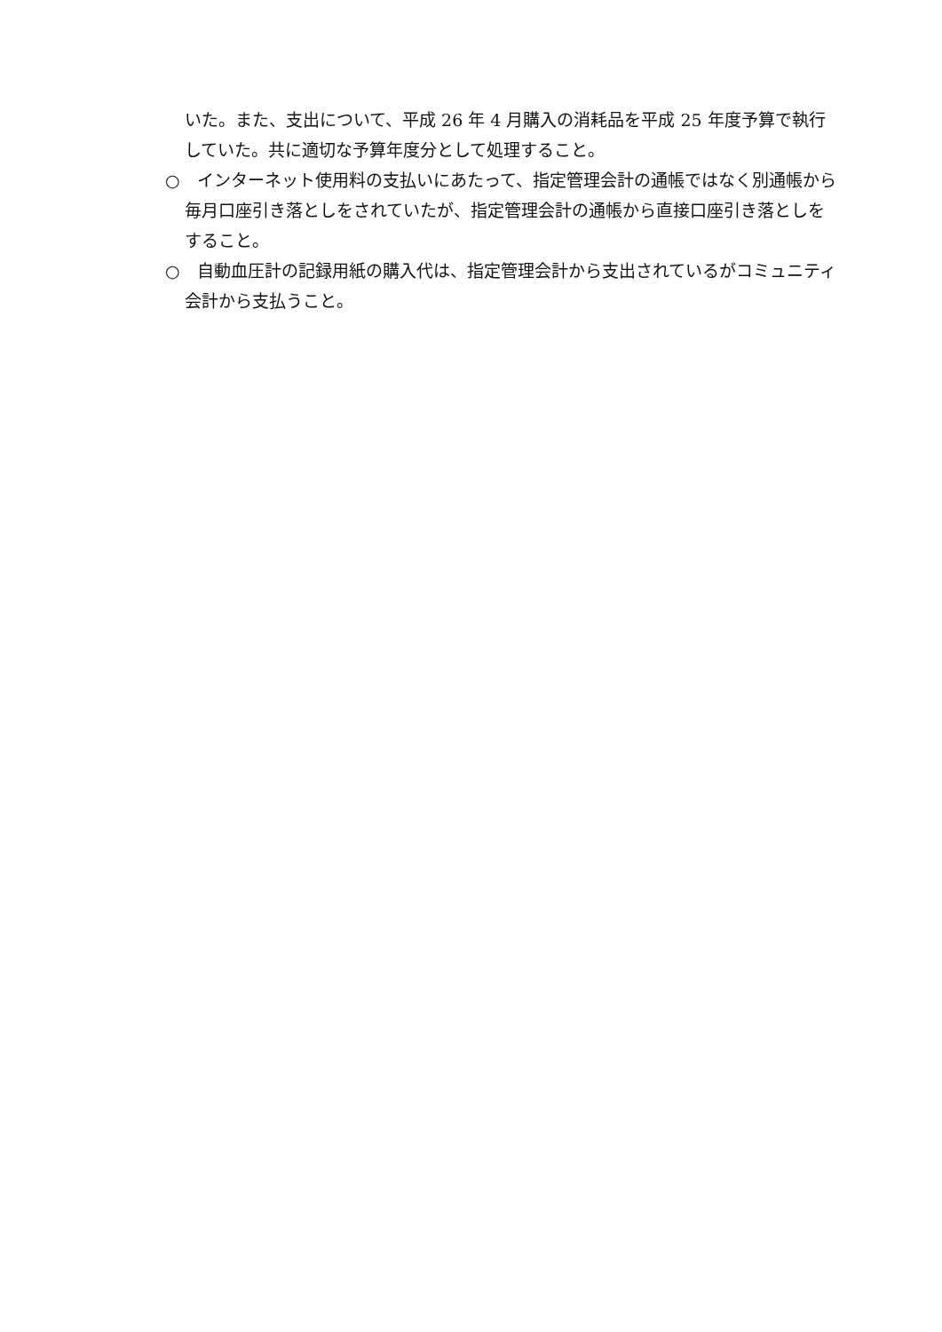いた。また、支出について、平成 26 年 4 月購入の消耗品を平成 25 年度予算で執行していた。共に適切な予算年度分として処理すること。
○　インターネット使用料の支払いにあたって、指定管理会計の通帳ではなく別通帳から毎月口座引き落としをされていたが、指定管理会計の通帳から直接口座引き落としをすること。
○　自動血圧計の記録用紙の購入代は、指定管理会計から支出されているがコミュニティ会計から支払うこと。